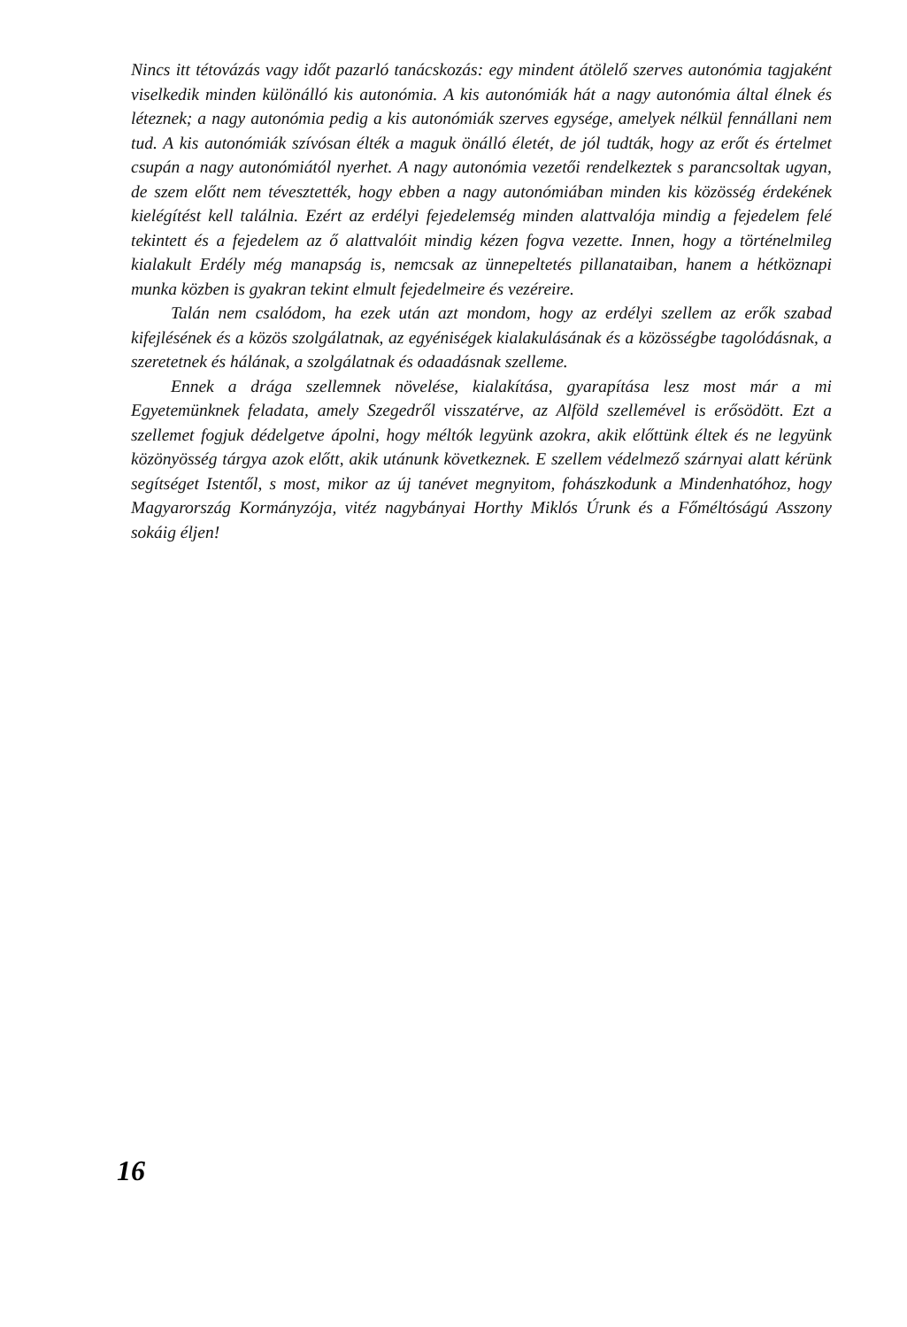Nincs itt tétovázás vagy időt pazarló tanácskozás: egy mindent átölelő szerves autonómia tagjaként viselkedik minden különálló kis autonómia. A kis autonómiák hát a nagy autonómia által élnek és léteznek; a nagy autonómia pedig a kis autonómiák szerves egysége, amelyek nélkül fennállani nem tud. A kis autonómiák szívósan élték a maguk önálló életét, de jól tudták, hogy az erőt és értelmet csupán a nagy autonómiától nyerhet. A nagy autonómia vezetői rendelkeztek s parancsoltak ugyan, de szem előtt nem tévesztették, hogy ebben a nagy autonómiában minden kis közösség érdekének kielégítést kell találnia. Ezért az erdélyi fejedelemség minden alattvalója mindig a fejedelem felé tekintett és a fejedelem az ő alattvalóit mindig kézen fogva vezette. Innen, hogy a történelmileg kialakult Erdély még manapság is, nemcsak az ünnepeltetés pillanataiban, hanem a hétköznapi munka közben is gyakran tekint elmult fejedelmeire és vezéreire.
Talán nem csalódom, ha ezek után azt mondom, hogy az erdélyi szellem az erők szabad kifejlésének és a közös szolgálatnak, az egyéniségek kialakulásának és a közösségbe tagolódásnak, a szeretetnek és hálának, a szolgálatnak és odaadásnak szelleme.
Ennek a drága szellemnek növelése, kialakítása, gyarapítása lesz most már a mi Egyetemünknek feladata, amely Szegedről visszatérve, az Alföld szellemével is erősödött. Ezt a szellemet fogjuk dédelgetve ápolni, hogy méltók legyünk azokra, akik előttünk éltek és ne legyünk közönyösség tárgya azok előtt, akik utánunk következnek. E szellem védelmező szárnyai alatt kérünk segítséget Istentől, s most, mikor az új tanévet megnyitom, fohászkodunk a Mindenhatóhoz, hogy Magyarország Kormányzója, vitéz nagybányai Horthy Miklós Úrunk és a Főméltóságú Asszony sokáig éljen!
16